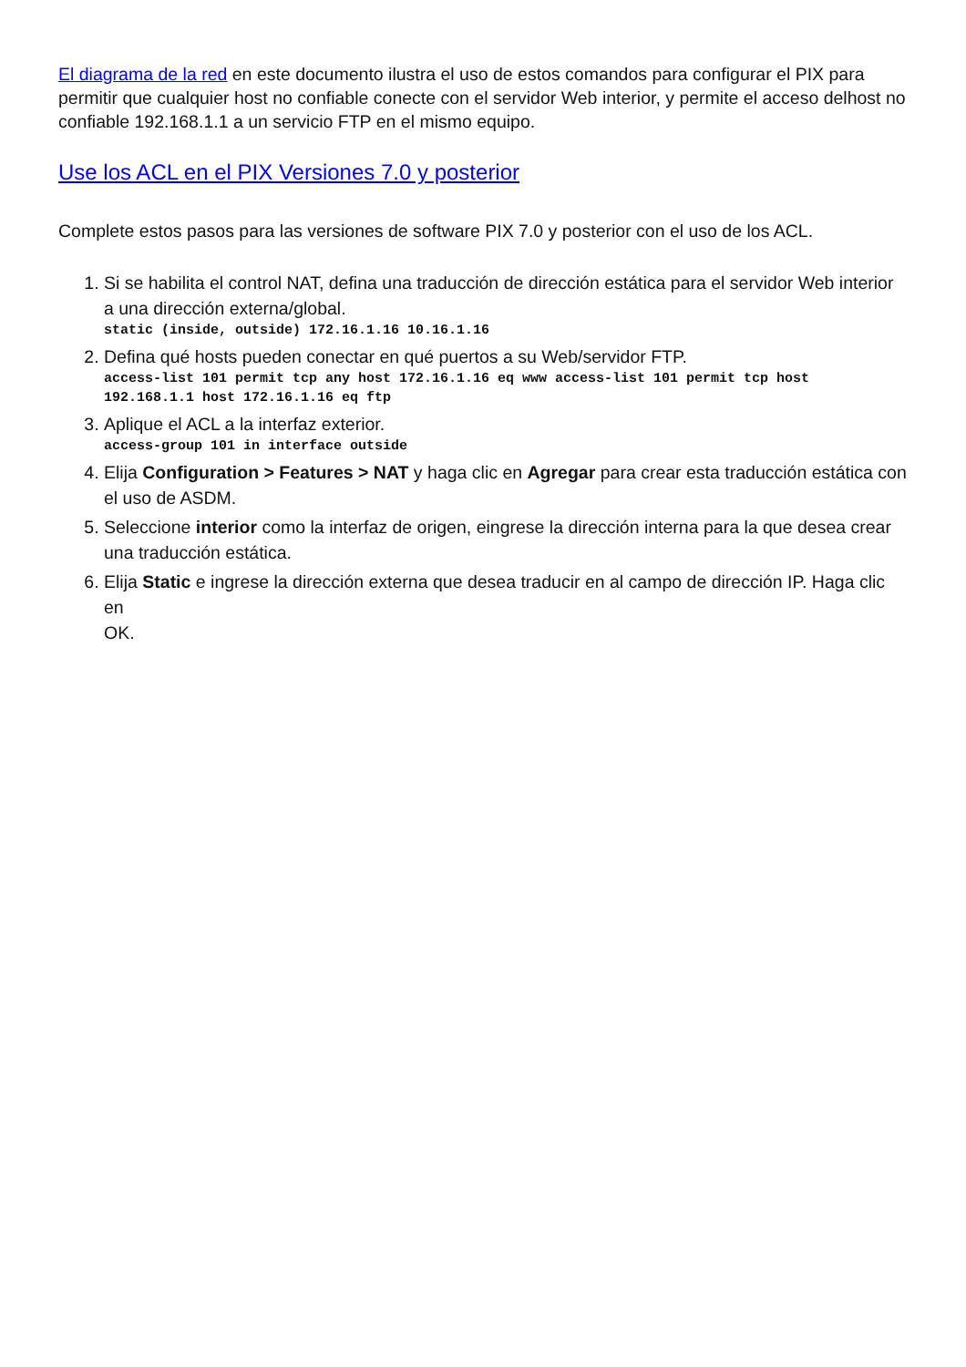El diagrama de la red en este documento ilustra el uso de estos comandos para configurar el PIX para permitir que cualquier host no confiable conecte con el servidor Web interior, y permite el acceso delhost no confiable 192.168.1.1 a un servicio FTP en el mismo equipo.
Use los ACL en el PIX Versiones 7.0 y posterior
Complete estos pasos para las versiones de software PIX 7.0 y posterior con el uso de los ACL.
1. Si se habilita el control NAT, defina una traducción de dirección estática para el servidor Web interior a una dirección externa/global.
static (inside, outside) 172.16.1.16 10.16.1.16
2. Defina qué hosts pueden conectar en qué puertos a su Web/servidor FTP.
access-list 101 permit tcp any host 172.16.1.16 eq www access-list 101 permit tcp host 192.168.1.1 host 172.16.1.16 eq ftp
3. Aplique el ACL a la interfaz exterior.
access-group 101 in interface outside
4. Elija Configuration > Features > NAT y haga clic en Agregar para crear esta traducción estática con el uso de ASDM.
5. Seleccione interior como la interfaz de origen, eingrese la dirección interna para la que desea crear una traducción estática.
6. Elija Static e ingrese la dirección externa que desea traducir en al campo de dirección IP. Haga clic en
OK.